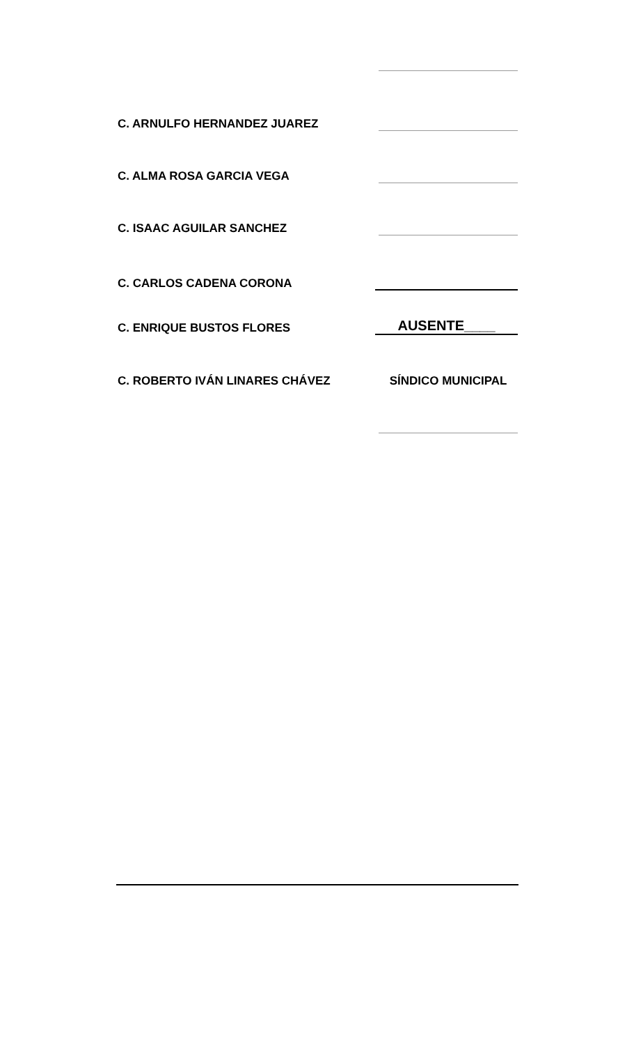C. ARNULFO HERNANDEZ JUAREZ
C. ALMA ROSA GARCIA VEGA
C. ISAAC AGUILAR SANCHEZ
C. CARLOS CADENA CORONA
C. ENRIQUE BUSTOS FLORES
AUSENTE____
C. ROBERTO IVÁN LINARES CHÁVEZ SÍNDICO MUNICIPAL